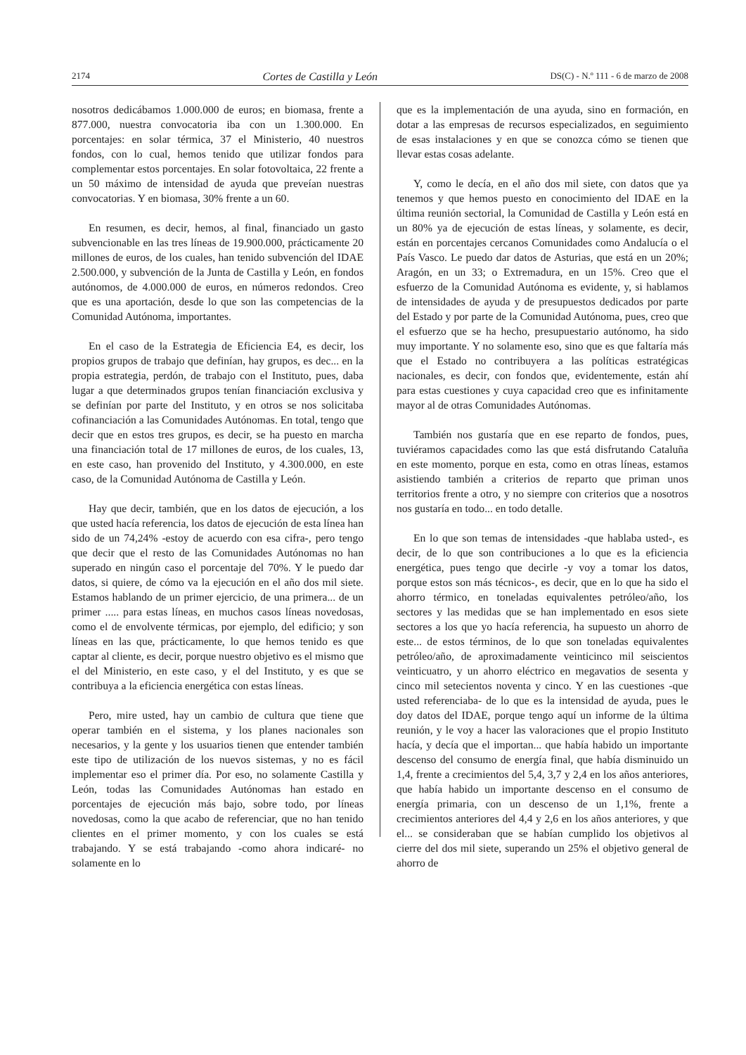2174 Cortes de Castilla y León DS(C) - N.º 111 - 6 de marzo de 2008
nosotros dedicábamos 1.000.000 de euros; en biomasa, frente a 877.000, nuestra convocatoria iba con un 1.300.000. En porcentajes: en solar térmica, 37 el Ministerio, 40 nuestros fondos, con lo cual, hemos tenido que utilizar fondos para complementar estos porcentajes. En solar fotovoltaica, 22 frente a un 50 máximo de intensidad de ayuda que preveían nuestras convocatorias. Y en biomasa, 30% frente a un 60.
En resumen, es decir, hemos, al final, financiado un gasto subvencionable en las tres líneas de 19.900.000, prácticamente 20 millones de euros, de los cuales, han tenido subvención del IDAE 2.500.000, y subvención de la Junta de Castilla y León, en fondos autónomos, de 4.000.000 de euros, en números redondos. Creo que es una aportación, desde lo que son las competencias de la Comunidad Autónoma, importantes.
En el caso de la Estrategia de Eficiencia E4, es decir, los propios grupos de trabajo que definían, hay grupos, es dec... en la propia estrategia, perdón, de trabajo con el Instituto, pues, daba lugar a que determinados grupos tenían financiación exclusiva y se definían por parte del Instituto, y en otros se nos solicitaba cofinanciación a las Comunidades Autónomas. En total, tengo que decir que en estos tres grupos, es decir, se ha puesto en marcha una financiación total de 17 millones de euros, de los cuales, 13, en este caso, han provenido del Instituto, y 4.300.000, en este caso, de la Comunidad Autónoma de Castilla y León.
Hay que decir, también, que en los datos de ejecución, a los que usted hacía referencia, los datos de ejecución de esta línea han sido de un 74,24% -estoy de acuerdo con esa cifra-, pero tengo que decir que el resto de las Comunidades Autónomas no han superado en ningún caso el porcentaje del 70%. Y le puedo dar datos, si quiere, de cómo va la ejecución en el año dos mil siete. Estamos hablando de un primer ejercicio, de una primera... de un primer ..... para estas líneas, en muchos casos líneas novedosas, como el de envolvente térmicas, por ejemplo, del edificio; y son líneas en las que, prácticamente, lo que hemos tenido es que captar al cliente, es decir, porque nuestro objetivo es el mismo que el del Ministerio, en este caso, y el del Instituto, y es que se contribuya a la eficiencia energética con estas líneas.
Pero, mire usted, hay un cambio de cultura que tiene que operar también en el sistema, y los planes nacionales son necesarios, y la gente y los usuarios tienen que entender también este tipo de utilización de los nuevos sistemas, y no es fácil implementar eso el primer día. Por eso, no solamente Castilla y León, todas las Comunidades Autónomas han estado en porcentajes de ejecución más bajo, sobre todo, por líneas novedosas, como la que acabo de referenciar, que no han tenido clientes en el primer momento, y con los cuales se está trabajando. Y se está trabajando -como ahora indicaré- no solamente en lo
que es la implementación de una ayuda, sino en formación, en dotar a las empresas de recursos especializados, en seguimiento de esas instalaciones y en que se conozca cómo se tienen que llevar estas cosas adelante.
Y, como le decía, en el año dos mil siete, con datos que ya tenemos y que hemos puesto en conocimiento del IDAE en la última reunión sectorial, la Comunidad de Castilla y León está en un 80% ya de ejecución de estas líneas, y solamente, es decir, están en porcentajes cercanos Comunidades como Andalucía o el País Vasco. Le puedo dar datos de Asturias, que está en un 20%; Aragón, en un 33; o Extremadura, en un 15%. Creo que el esfuerzo de la Comunidad Autónoma es evidente, y, si hablamos de intensidades de ayuda y de presupuestos dedicados por parte del Estado y por parte de la Comunidad Autónoma, pues, creo que el esfuerzo que se ha hecho, presupuestario autónomo, ha sido muy importante. Y no solamente eso, sino que es que faltaría más que el Estado no contribuyera a las políticas estratégicas nacionales, es decir, con fondos que, evidentemente, están ahí para estas cuestiones y cuya capacidad creo que es infinitamente mayor al de otras Comunidades Autónomas.
También nos gustaría que en ese reparto de fondos, pues, tuviéramos capacidades como las que está disfrutando Cataluña en este momento, porque en esta, como en otras líneas, estamos asistiendo también a criterios de reparto que priman unos territorios frente a otro, y no siempre con criterios que a nosotros nos gustaría en todo... en todo detalle.
En lo que son temas de intensidades -que hablaba usted-, es decir, de lo que son contribuciones a lo que es la eficiencia energética, pues tengo que decirle -y voy a tomar los datos, porque estos son más técnicos-, es decir, que en lo que ha sido el ahorro térmico, en toneladas equivalentes petróleo/año, los sectores y las medidas que se han implementado en esos siete sectores a los que yo hacía referencia, ha supuesto un ahorro de este... de estos términos, de lo que son toneladas equivalentes petróleo/año, de aproximadamente veinticinco mil seiscientos veinticuatro, y un ahorro eléctrico en megavatios de sesenta y cinco mil setecientos noventa y cinco. Y en las cuestiones -que usted referenciaba- de lo que es la intensidad de ayuda, pues le doy datos del IDAE, porque tengo aquí un informe de la última reunión, y le voy a hacer las valoraciones que el propio Instituto hacía, y decía que el importan... que había habido un importante descenso del consumo de energía final, que había disminuido un 1,4, frente a crecimientos del 5,4, 3,7 y 2,4 en los años anteriores, que había habido un importante descenso en el consumo de energía primaria, con un descenso de un 1,1%, frente a crecimientos anteriores del 4,4 y 2,6 en los años anteriores, y que el... se consideraban que se habían cumplido los objetivos al cierre del dos mil siete, superando un 25% el objetivo general de ahorro de